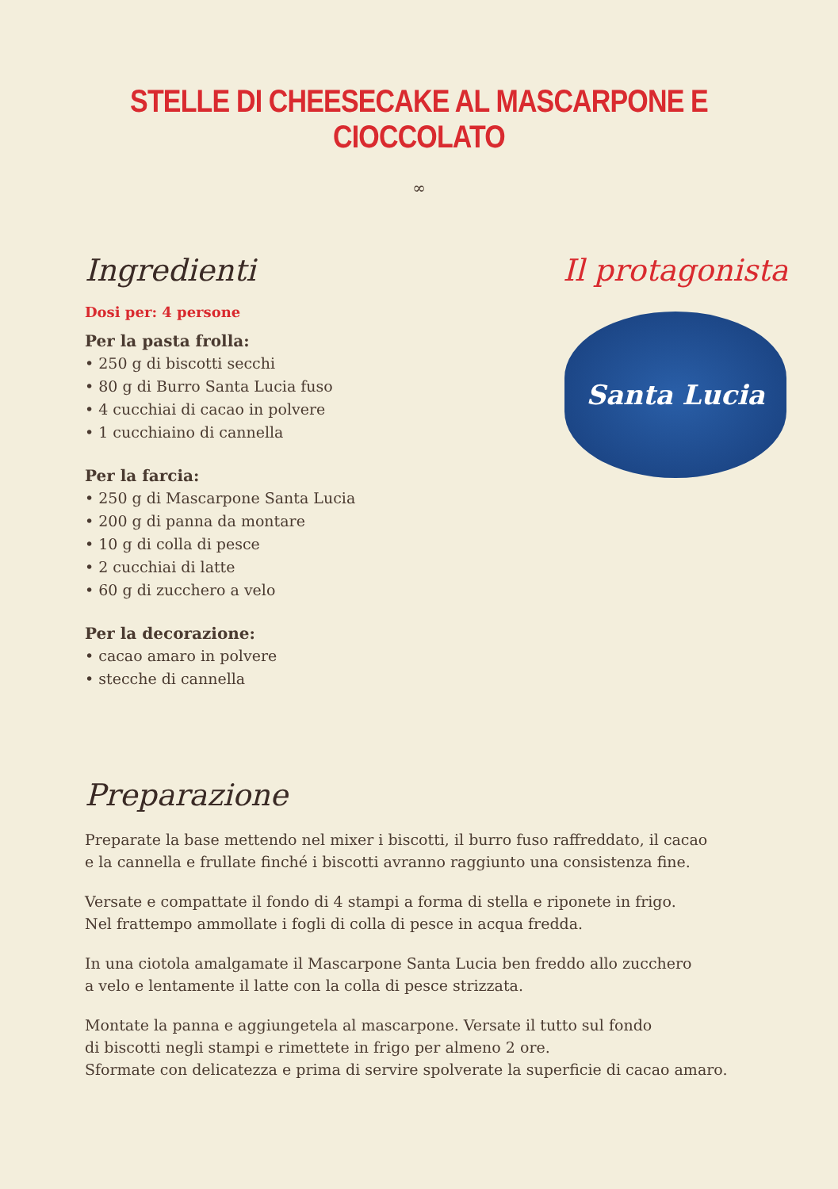STELLE DI CHEESECAKE AL MASCARPONE E CIOCCOLATO
∞
Ingredienti
Dosi per: 4 persone
Per la pasta frolla:
• 250 g di biscotti secchi
• 80 g di Burro Santa Lucia fuso
• 4 cucchiai di cacao in polvere
• 1 cucchiaino di cannella
Per la farcia:
• 250 g di Mascarpone Santa Lucia
• 200 g di panna da montare
• 10 g di colla di pesce
• 2 cucchiai di latte
• 60 g di zucchero a velo
Per la decorazione:
• cacao amaro in polvere
• stecche di cannella
Il protagonista
Santa Lucia
Preparazione
Preparate la base mettendo nel mixer i biscotti, il burro fuso raffreddato, il cacao
e la cannella e frullate finché i biscotti avranno raggiunto una consistenza fine.
Versate e compattate il fondo di 4 stampi a forma di stella e riponete in frigo.
Nel frattempo ammollate i fogli di colla di pesce in acqua fredda.
In una ciotola amalgamate il Mascarpone Santa Lucia ben freddo allo zucchero
a velo e lentamente il latte con la colla di pesce strizzata.
Montate la panna e aggiungetela al mascarpone. Versate il tutto sul fondo
di biscotti negli stampi e rimettete in frigo per almeno 2 ore.
Sformate con delicatezza e prima di servire spolverate la superficie di cacao amaro.